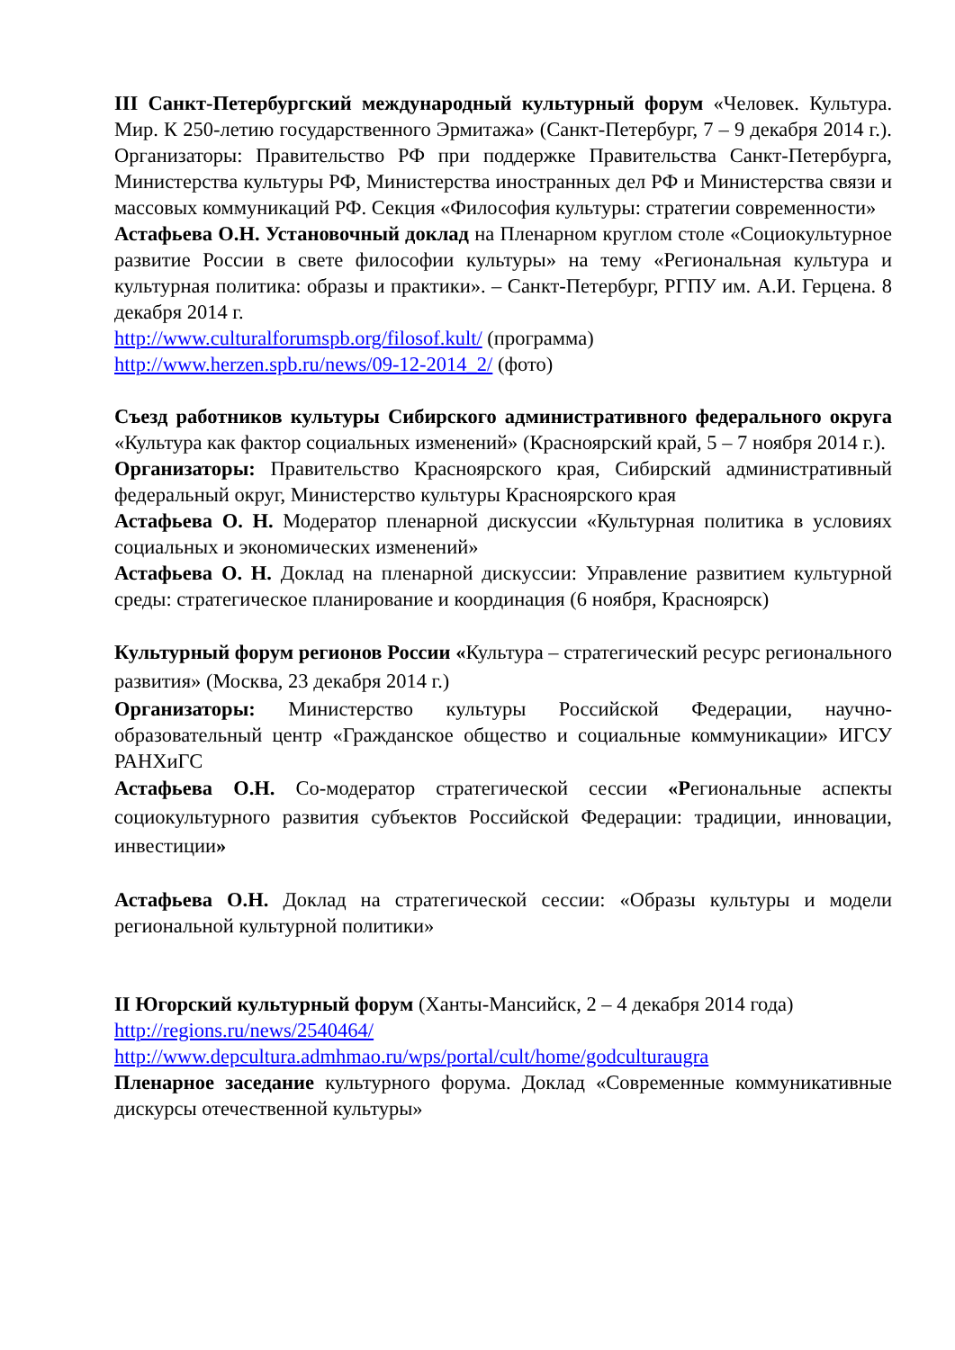III Санкт-Петербургский международный культурный форум «Человек. Культура. Мир. К 250-летию государственного Эрмитажа» (Санкт-Петербург, 7 – 9 декабря 2014 г.). Организаторы: Правительство РФ при поддержке Правительства Санкт-Петербурга, Министерства культуры РФ, Министерства иностранных дел РФ и Министерства связи и массовых коммуникаций РФ. Секция «Философия культуры: стратегии современности»
Астафьева О.Н. Установочный доклад на Пленарном круглом столе «Социокультурное развитие России в свете философии культуры» на тему «Региональная культура и культурная политика: образы и практики». – Санкт-Петербург, РГПУ им. А.И. Герцена. 8 декабря 2014 г.
http://www.culturalforumspb.org/filosof.kult/ (программа)
http://www.herzen.spb.ru/news/09-12-2014_2/ (фото)
Съезд работников культуры Сибирского административного федерального округа «Культура как фактор социальных изменений» (Красноярский край, 5 – 7 ноября 2014 г.).
Организаторы: Правительство Красноярского края, Сибирский административный федеральный округ, Министерство культуры Красноярского края
Астафьева О. Н. Модератор пленарной дискуссии «Культурная политика в условиях социальных и экономических изменений»
Астафьева О. Н. Доклад на пленарной дискуссии: Управление развитием культурной среды: стратегическое планирование и координация (6 ноября, Красноярск)
Культурный форум регионов России «Культура – стратегический ресурс регионального развития» (Москва, 23 декабря 2014 г.)
Организаторы: Министерство культуры Российской Федерации, научно-образовательный центр «Гражданское общество и социальные коммуникации» ИГСУ РАНХиГС
Астафьева О.Н. Со-модератор стратегической сессии «Региональные аспекты социокультурного развития субъектов Российской Федерации: традиции, инновации, инвестиции»
Астафьева О.Н. Доклад на стратегической сессии: «Образы культуры и модели региональной культурной политики»
II Югорский культурный форум (Ханты-Мансийск, 2 – 4 декабря 2014 года)
http://regions.ru/news/2540464/
http://www.depcultura.admhmao.ru/wps/portal/cult/home/godculturaugra
Пленарное заседание культурного форума. Доклад «Современные коммуникативные дискурсы отечественной культуры»